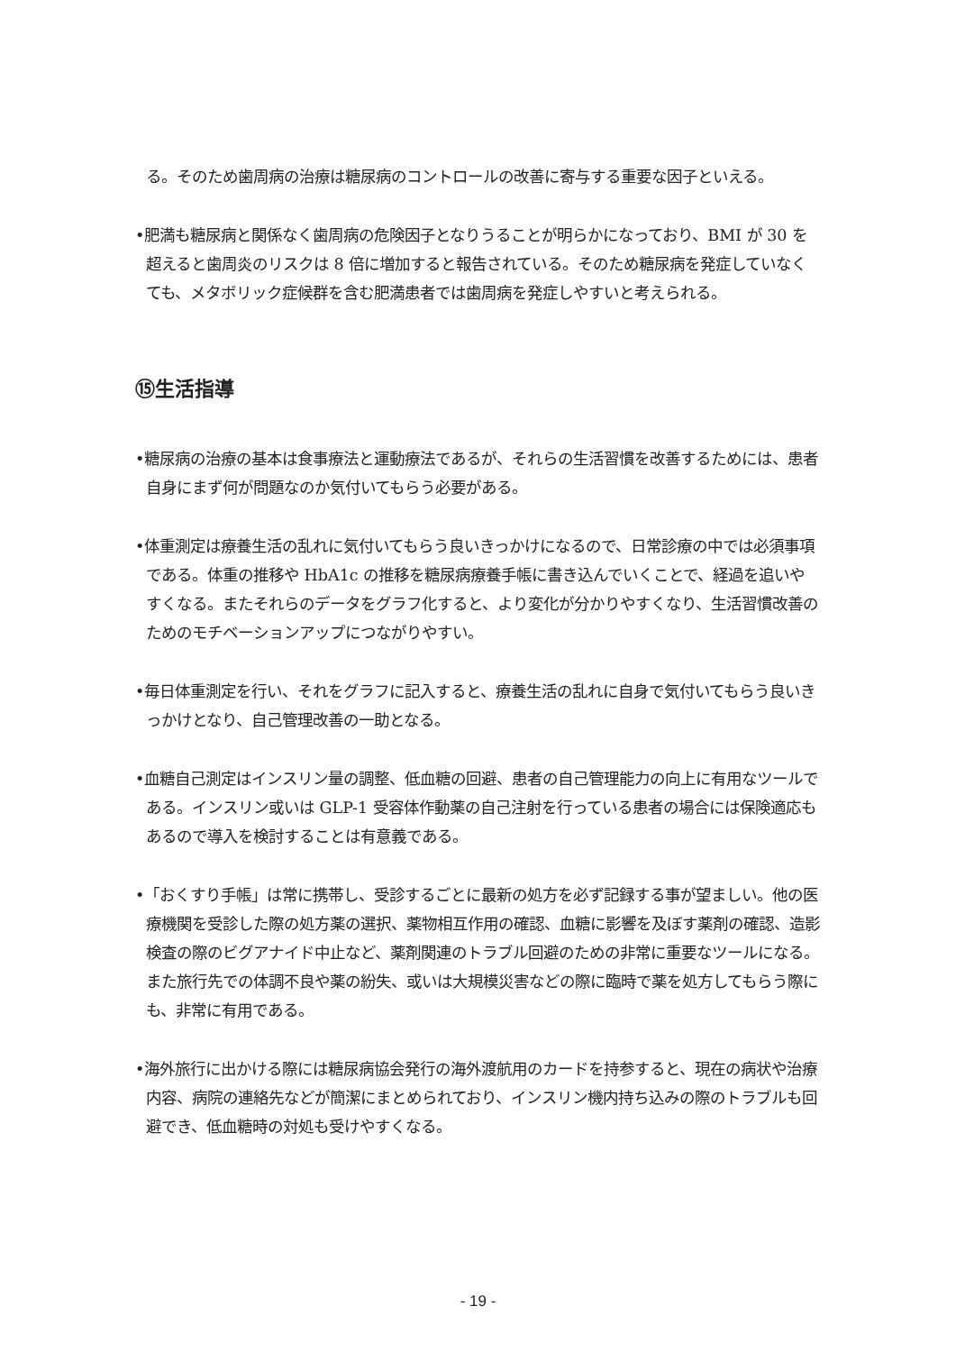る。そのため歯周病の治療は糖尿病のコントロールの改善に寄与する重要な因子といえる。
•肥満も糖尿病と関係なく歯周病の危険因子となりうることが明らかになっており、BMI が 30 を超えると歯周炎のリスクは 8 倍に増加すると報告されている。そのため糖尿病を発症していなくても、メタボリック症候群を含む肥満患者では歯周病を発症しやすいと考えられる。
⑮生活指導
•糖尿病の治療の基本は食事療法と運動療法であるが、それらの生活習慣を改善するためには、患者自身にまず何が問題なのか気付いてもらう必要がある。
•体重測定は療養生活の乱れに気付いてもらう良いきっかけになるので、日常診療の中では必須事項である。体重の推移や HbA1c の推移を糖尿病療養手帳に書き込んでいくことで、経過を追いやすくなる。またそれらのデータをグラフ化すると、より変化が分かりやすくなり、生活習慣改善のためのモチベーションアップにつながりやすい。
•毎日体重測定を行い、それをグラフに記入すると、療養生活の乱れに自身で気付いてもらう良いきっかけとなり、自己管理改善の一助となる。
•血糖自己測定はインスリン量の調整、低血糖の回避、患者の自己管理能力の向上に有用なツールである。インスリン或いは GLP-1 受容体作動薬の自己注射を行っている患者の場合には保険適応もあるので導入を検討することは有意義である。
•「おくすり手帳」は常に携帯し、受診するごとに最新の処方を必ず記録する事が望ましい。他の医療機関を受診した際の処方薬の選択、薬物相互作用の確認、血糖に影響を及ぼす薬剤の確認、造影検査の際のビグアナイド中止など、薬剤関連のトラブル回避のための非常に重要なツールになる。また旅行先での体調不良や薬の紛失、或いは大規模災害などの際に臨時で薬を処方してもらう際にも、非常に有用である。
•海外旅行に出かける際には糖尿病協会発行の海外渡航用のカードを持参すると、現在の病状や治療内容、病院の連絡先などが簡潔にまとめられており、インスリン機内持ち込みの際のトラブルも回避でき、低血糖時の対処も受けやすくなる。
- 19 -